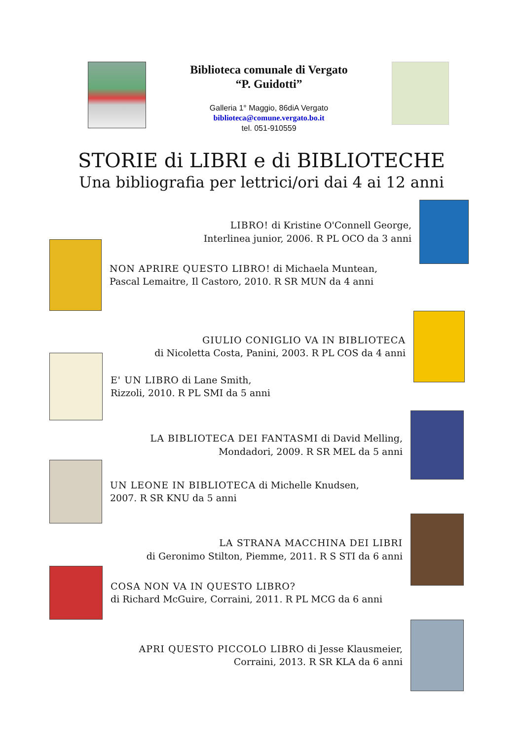Biblioteca comunale di Vergato “P. Guidotti”
Galleria 1° Maggio, 86diA Vergato
biblioteca@comune.vergato.bo.it
tel. 051-910559
STORIE di LIBRI e di BIBLIOTECHE
Una bibliografia per lettrici/ori dai 4 ai 12 anni
LIBRO! di Kristine O'Connell George,
Interlinea junior, 2006. R PL OCO da 3 anni
NON APRIRE QUESTO LIBRO! di Michaela Muntean,
Pascal Lemaitre, Il Castoro, 2010. R SR MUN da 4 anni
GIULIO CONIGLIO VA IN BIBLIOTECA
di Nicoletta Costa, Panini, 2003. R PL COS da 4 anni
E' UN LIBRO di Lane Smith,
Rizzoli, 2010. R PL SMI da 5 anni
LA BIBLIOTECA DEI FANTASMI di David Melling,
Mondadori, 2009. R SR MEL da 5 anni
UN LEONE IN BIBLIOTECA di Michelle Knudsen,
2007. R SR KNU da 5 anni
LA STRANA MACCHINA DEI LIBRI
di Geronimo Stilton, Piemme, 2011. R S STI da 6 anni
COSA NON VA IN QUESTO LIBRO?
di Richard McGuire, Corraini, 2011. R PL MCG da 6 anni
APRI QUESTO PICCOLO LIBRO di Jesse Klausmeier,
Corraini, 2013. R SR KLA da 6 anni